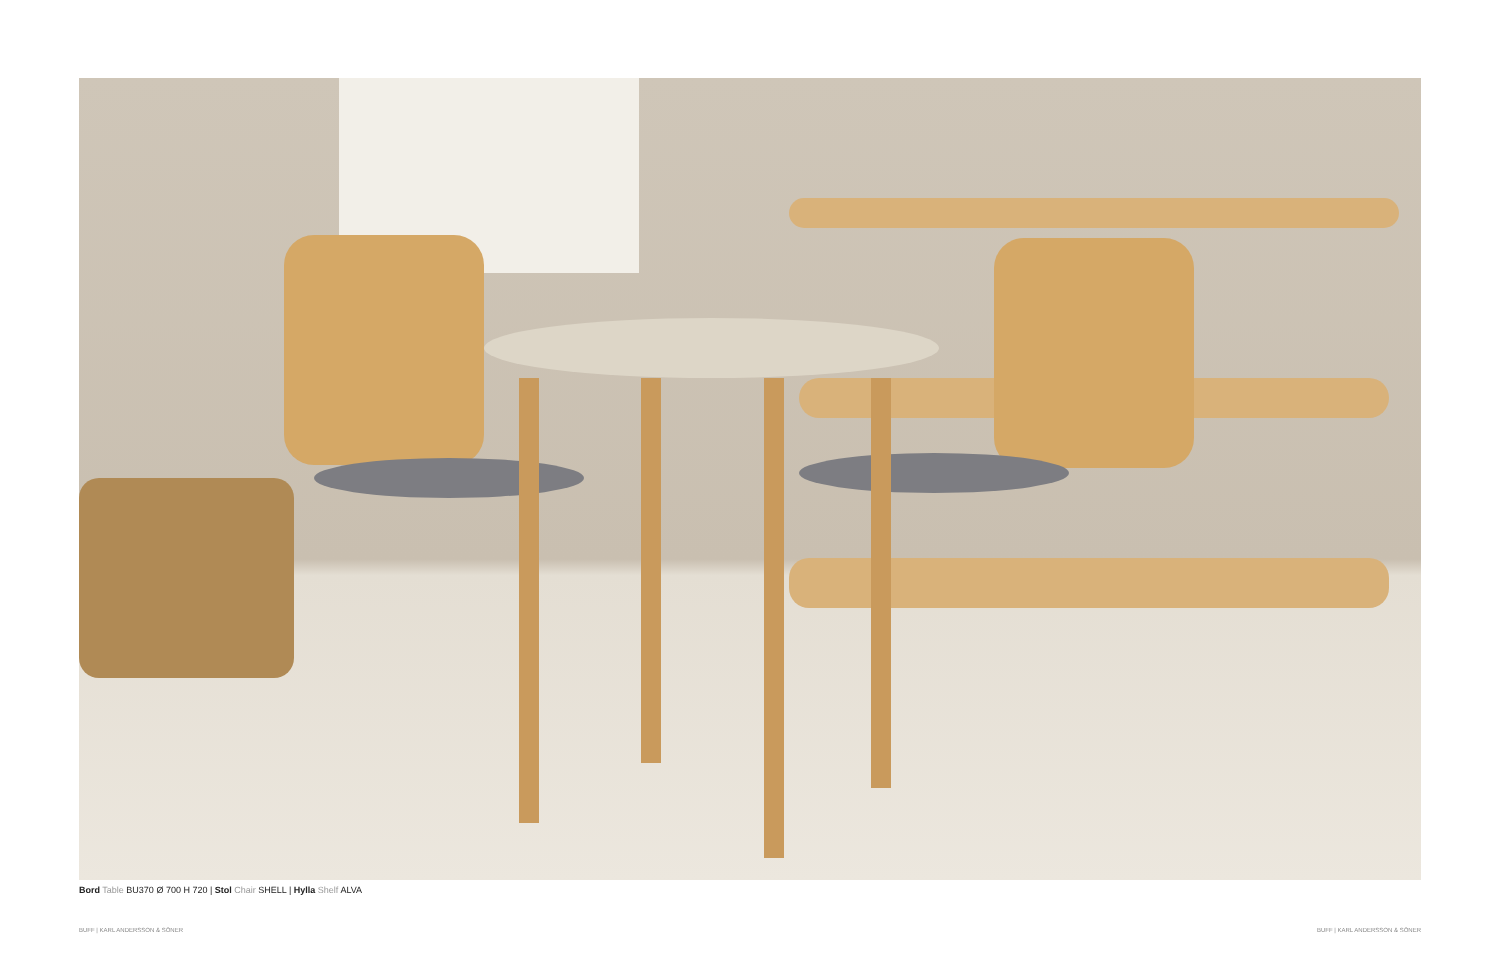Bord Table BU370 Ø 700 H 720 | Stol Chair SHELL | Hylla Shelf ALVA
BUFF | KARL ANDERSSON & SÖNER BUFF | KARL ANDERSSON & SÖNER